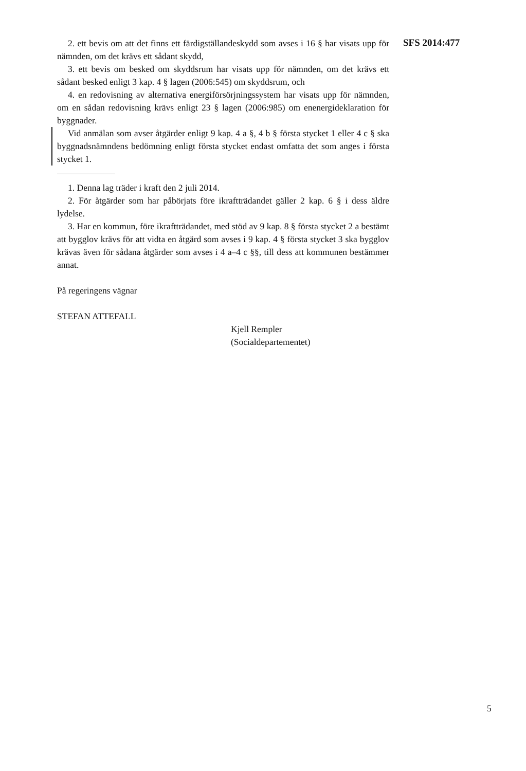2. ett bevis om att det finns ett färdigställandeskydd som avses i 16 § har visats upp för nämnden, om det krävs ett sådant skydd,
3. ett bevis om besked om skyddsrum har visats upp för nämnden, om det krävs ett sådant besked enligt 3 kap. 4 § lagen (2006:545) om skyddsrum, och
4. en redovisning av alternativa energiförsörjningssystem har visats upp för nämnden, om en sådan redovisning krävs enligt 23 § lagen (2006:985) om enenergideklaration för byggnader.
Vid anmälan som avser åtgärder enligt 9 kap. 4 a §, 4 b § första stycket 1 eller 4 c § ska byggnadsnämndens bedömning enligt första stycket endast omfatta det som anges i första stycket 1.
1. Denna lag träder i kraft den 2 juli 2014.
2. För åtgärder som har påbörjats före ikraftträdandet gäller 2 kap. 6 § i dess äldre lydelse.
3. Har en kommun, före ikraftträdandet, med stöd av 9 kap. 8 § första stycket 2 a bestämt att bygglov krävs för att vidta en åtgärd som avses i 9 kap. 4 § första stycket 3 ska bygglov krävas även för sådana åtgärder som avses i 4 a–4 c §§, till dess att kommunen bestämmer annat.
På regeringens vägnar
STEFAN ATTEFALL
Kjell Rempler
(Socialdepartementet)
SFS 2014:477
5